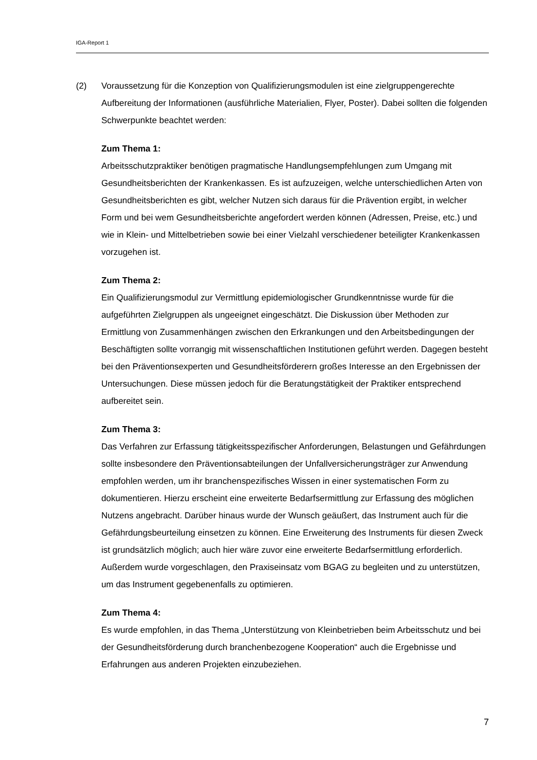IGA-Report 1
(2) Voraussetzung für die Konzeption von Qualifizierungsmodulen ist eine zielgruppengerechte Aufbereitung der Informationen (ausführliche Materialien, Flyer, Poster). Dabei sollten die folgenden Schwerpunkte beachtet werden:
Zum Thema 1:
Arbeitsschutzpraktiker benötigen pragmatische Handlungsempfehlungen zum Umgang mit Gesundheitsberichten der Krankenkassen. Es ist aufzuzeigen, welche unterschiedlichen Arten von Gesundheitsberichten es gibt, welcher Nutzen sich daraus für die Prävention ergibt, in welcher Form und bei wem Gesundheitsberichte angefordert werden können (Adressen, Preise, etc.) und wie in Klein- und Mittelbetrieben sowie bei einer Vielzahl verschiedener beteiligter Krankenkassen vorzugehen ist.
Zum Thema 2:
Ein Qualifizierungsmodul zur Vermittlung epidemiologischer Grundkenntnisse wurde für die aufgeführten Zielgruppen als ungeeignet eingeschätzt. Die Diskussion über Methoden zur Ermittlung von Zusammenhängen zwischen den Erkrankungen und den Arbeitsbedingungen der Beschäftigten sollte vorrangig mit wissenschaftlichen Institutionen geführt werden. Dagegen besteht bei den Präventionsexperten und Gesundheitsförderern großes Interesse an den Ergebnissen der Untersuchungen. Diese müssen jedoch für die Beratungstätigkeit der Praktiker entsprechend aufbereitet sein.
Zum Thema 3:
Das Verfahren zur Erfassung tätigkeitsspezifischer Anforderungen, Belastungen und Gefährdungen sollte insbesondere den Präventionsabteilungen der Unfallversicherungsträger zur Anwendung empfohlen werden, um ihr branchenspezifisches Wissen in einer systematischen Form zu dokumentieren. Hierzu erscheint eine erweiterte Bedarfsermittlung zur Erfassung des möglichen Nutzens angebracht. Darüber hinaus wurde der Wunsch geäußert, das Instrument auch für die Gefährdungsbeurteilung einsetzen zu können. Eine Erweiterung des Instruments für diesen Zweck ist grundsätzlich möglich; auch hier wäre zuvor eine erweiterte Bedarfsermittlung erforderlich. Außerdem wurde vorgeschlagen, den Praxiseinsatz vom BGAG zu begleiten und zu unterstützen, um das Instrument gegebenenfalls zu optimieren.
Zum Thema 4:
Es wurde empfohlen, in das Thema „Unterstützung von Kleinbetrieben beim Arbeitsschutz und bei der Gesundheitsförderung durch branchenbezogene Kooperation“ auch die Ergebnisse und Erfahrungen aus anderen Projekten einzubeziehen.
7